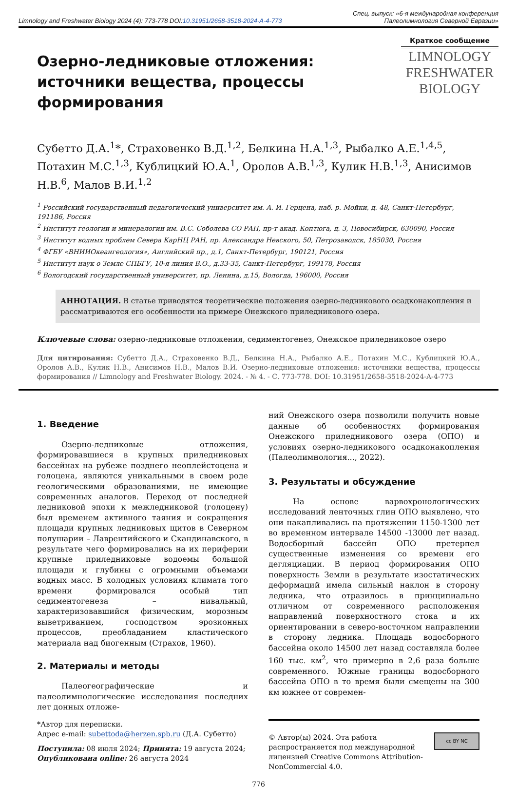Limnology and Freshwater Biology 2024 (4): 773-778 DOI:10.31951/2658-3518-2024-A-4-773
Спец. выпуск: «6-я международная конференция
Палеолимнология Северной Евразии»
Озерно-ледниковые отложения: источники вещества, процессы формирования
Краткое сообщение
LIMNOLOGY
FRESHWATER
BIOLOGY
Субетто Д.А.<sup>1</sup>*, Страховенко В.Д.<sup>1,2</sup>, Белкина Н.А.<sup>1,3</sup>, Рыбалко А.Е.<sup>1,4,5</sup>, Потахин М.С.<sup>1,3</sup>, Кублицкий Ю.А.<sup>1</sup>, Оролов А.В.<sup>1,3</sup>, Кулик Н.В.<sup>1,3</sup>, Анисимов Н.В.<sup>6</sup>, Малов В.И.<sup>1,2</sup>
<sup>1</sup> Российский государственный педагогический университет им. А. И. Герцена, наб. р. Мойки, д. 48, Санкт-Петербург, 191186, Россия
<sup>2</sup> Институт геологии и минералогии им. В.С. Соболева СО РАН, пр-т акад. Коптюга, д. 3, Новосибирск, 630090, Россия
<sup>3</sup> Институт водных проблем Севера КарНЦ РАН, пр. Александра Невского, 50, Петрозаводск, 185030, Россия
<sup>4</sup> ФГБУ «ВНИИОкеангеология», Английский пр., д.1, Санкт-Петербург, 190121, Россия
<sup>5</sup> Институт наук о Земле СПБГУ, 10-я линия В.О., д.33-35, Санкт-Петербург, 199178, Россия
<sup>6</sup> Вологодский государственный университет, пр. Ленина, д.15, Вологда, 196000, Россия
АННОТАЦИЯ. В статье приводятся теоретические положения озерно-ледникового осадконакопления и рассматриваются его особенности на примере Онежского приледникового озера.
Ключевые слова: озерно-ледниковые отложения, седиментогенез, Онежское приледниковое озеро
Для цитирования: Субетто Д.А., Страховенко В.Д., Белкина Н.А., Рыбалко А.Е., Потахин М.С., Кублицкий Ю.А., Оролов А.В., Кулик Н.В., Анисимов Н.В., Малов В.И. Озерно-ледниковые отложения: источники вещества, процессы формирования // Limnology and Freshwater Biology. 2024. - № 4. - С. 773-778. DOI: 10.31951/2658-3518-2024-A-4-773
1. Введение
Озерно-ледниковые отложения, формировавшиеся в крупных приледниковых бассейнах на рубеже позднего неоплейстоцена и голоцена, являются уникальными в своем роде геологическими образованиями, не имеющие современных аналогов. Переход от последней ледниковой эпохи к межледниковой (голоцену) был временем активного таяния и сокращения площади крупных ледниковых щитов в Северном полушарии – Лаврентийского и Скандинавского, в результате чего формировались на их периферии крупные приледниковые водоемы большой площади и глубины с огромными объемами водных масс. В холодных условиях климата того времени формировался особый тип седиментогенеза – нивальный, характеризовавшийся физическим, морозным выветриванием, господством эрозионных процессов, преобладанием кластического материала над биогенным (Страхов, 1960).
2. Материалы и методы
Палеогеографические и палеолимнологические исследования последних лет донных отложе-
ний Онежского озера позволили получить новые данные об особенностях формирования Онежского приледникового озера (ОПО) и условиях озерно-ледникового осадконакопления (Палеолимнология..., 2022).
3. Результаты и обсуждение
На основе варвохронологических исследований ленточных глин ОПО выявлено, что они накапливались на протяжении 1150-1300 лет во временном интервале 14500 -13000 лет назад. Водосборный бассейн ОПО претерпел существенные изменения со времени его дегляциации. В период формирования ОПО поверхность Земли в результате изостатических деформаций имела сильный наклон в сторону ледника, что отразилось в принципиально отличном от современного расположения направлений поверхностного стока и их ориентировании в северо-восточном направлении в сторону ледника. Площадь водосборного бассейна около 14500 лет назад составляла более 160 тыс. км<sup>2</sup>, что примерно в 2,6 раза больше современного. Южные границы водосборного бассейна ОПО в то время были смещены на 300 км южнее от современ-
*Автор для переписки.
Адрес e-mail: subettoda@herzen.spb.ru (Д.А. Субетто)
Поступила: 08 июля 2024; Принята: 19 августа 2024;
Опубликована online: 26 августа 2024
© Автор(ы) 2024. Эта работа распространяется под международной лицензией Creative Commons Attribution-NonCommercial 4.0.
cc BY NC
776